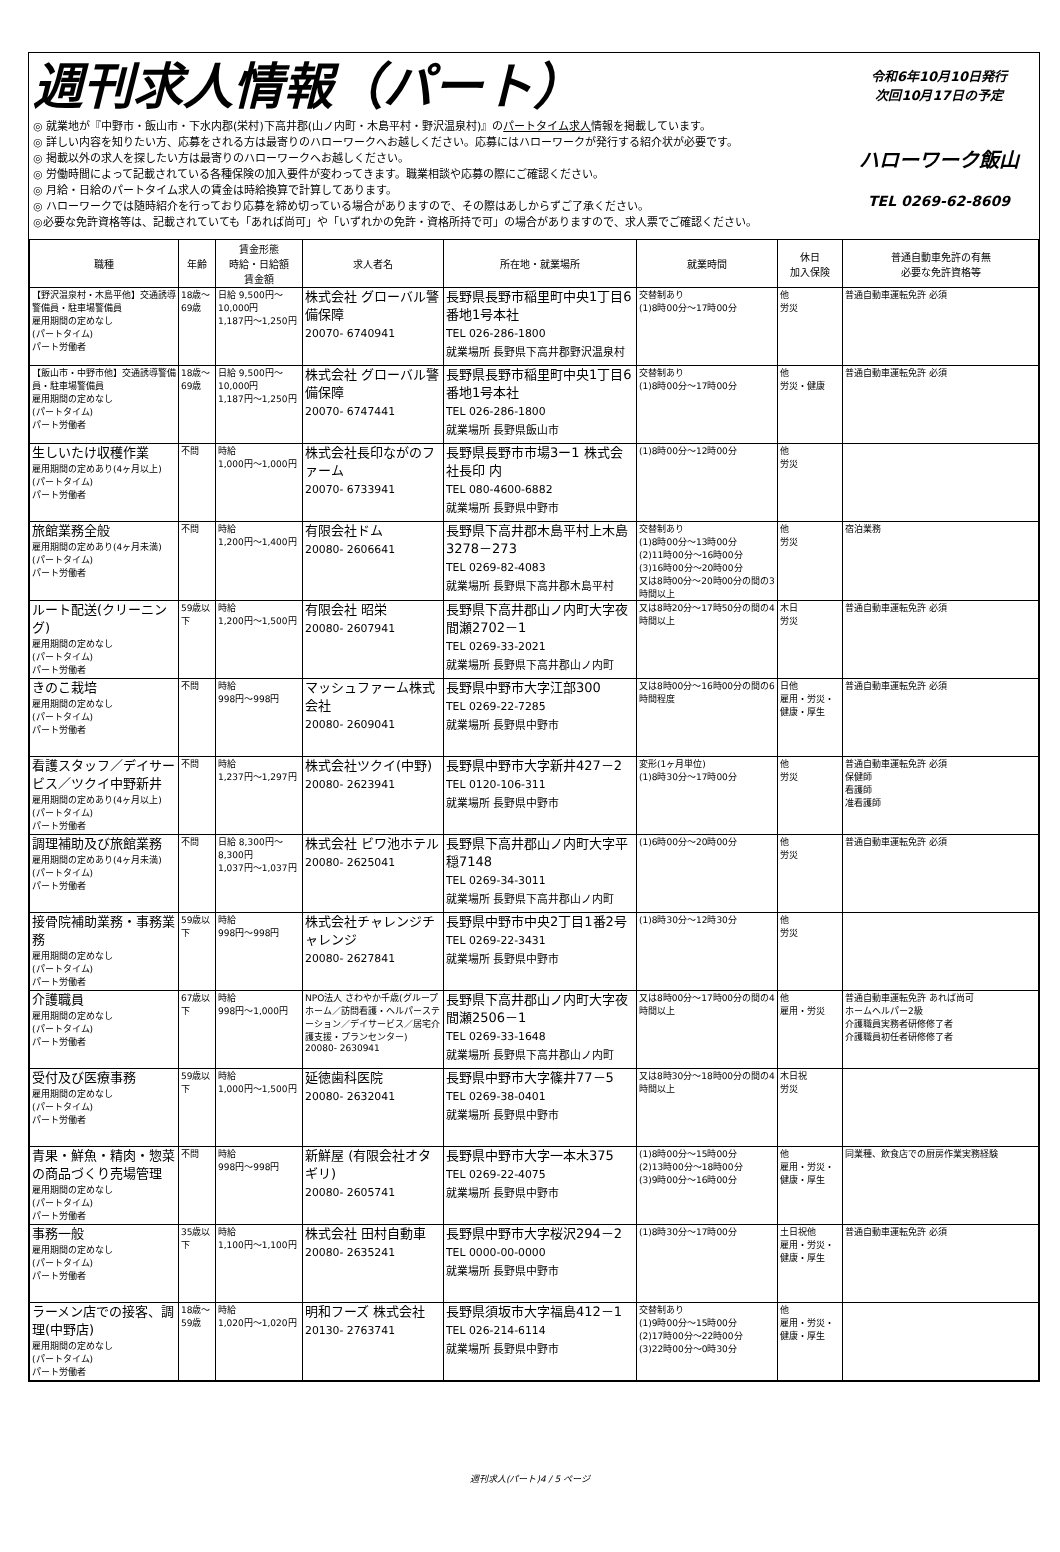週刊求人情報（パート）
◎ 就業地が『中野市・飯山市・下水内郡(栄村)下高井郡(山ノ内町・木島平村・野沢温泉村)』のパートタイム求人情報を掲載しています。
◎ 詳しい内容を知りたい方、応募をされる方は最寄りのハローワークへお越しください。応募にはハローワークが発行する紹介状が必要です。
◎ 掲載以外の求人を探したい方は最寄りのハローワークへお越しください。
◎ 労働時間によって記載されている各種保険の加入要件が変わってきます。職業相談や応募の際にご確認ください。
◎ 月給・日給のパートタイム求人の賃金は時給換算で計算してあります。
◎ ハローワークでは随時紹介を行っており応募を締め切っている場合がありますので、その際はあしからずご了承ください。
◎必要な免許資格等は、記載されていても「あれば尚可」や「いずれかの免許・資格所持で可」の場合がありますので、求人票でご確認ください。
令和6年10月10日発行
次回10月17日の予定
ハローワーク飯山
TEL 0269-62-8609
| 職種 | 年齢 | 賃金形態 時給・日給額 賃金額 | 求人者名 | 所在地・就業場所 | 就業時間 | 休日 加入保険 | 普通自動車免許の有無 必要な免許資格等 |
| --- | --- | --- | --- | --- | --- | --- | --- |
| 【野沢温泉村・木島平他】交通誘導警備員・駐車場警備員 雇用期間の定めなし (パートタイム) パート労働者 | 18歳～69歳 | 日給 9,500円～10,000円 1,187円～1,250円 | 株式会社 グローバル警備保障 20070- 6740941 | 長野県長野市稲里町中央1丁目6番地1号本社 TEL 026-286-1800 就業場所 長野県下高井郡野沢温泉村 | 交替制あり (1)8時00分～17時00分 | 他 労災 | 普通自動車運転免許 必須 |
| 【飯山市・中野市他】交通誘導警備員・駐車場警備員 雇用期間の定めなし (パートタイム) パート労働者 | 18歳～69歳 | 日給 9,500円～10,000円 1,187円～1,250円 | 株式会社 グローバル警備保障 20070- 6747441 | 長野県長野市稲里町中央1丁目6番地1号本社 TEL 026-286-1800 就業場所 長野県飯山市 | 交替制あり (1)8時00分～17時00分 | 他 労災・健康 | 普通自動車運転免許 必須 |
| 生しいたけ収穫作業 雇用期間の定めあり(4ヶ月以上) (パートタイム) パート労働者 | 不問 | 時給 1,000円～1,000円 | 株式会社長印ながのファーム 20070- 6733941 | 長野県長野市市場3ー1 株式会社長印 内 TEL 080-4600-6882 就業場所 長野県中野市 | (1)8時00分～12時00分 | 他 労災 | |
| 旅館業務全般 雇用期間の定めあり(4ヶ月未満) (パートタイム) パート労働者 | 不問 | 時給 1,200円～1,400円 | 有限会社ドム 20080- 2606641 | 長野県下高井郡木島平村上木島3278－273 TEL 0269-82-4083 就業場所 長野県下高井郡木島平村 | 交替制あり (1)8時00分～13時00分 (2)11時00分～16時00分 (3)16時00分～20時00分 又は8時00分～20時00分の間の3時間以上 | 他 労災 | 宿泊業務 |
| ルート配送(クリーニング) 雇用期間の定めなし (パートタイム) パート労働者 | 59歳以下 | 時給 1,200円～1,500円 | 有限会社 昭栄 20080- 2607941 | 長野県下高井郡山ノ内町大字夜間瀬2702－1 TEL 0269-33-2021 就業場所 長野県下高井郡山ノ内町 | 又は8時20分～17時50分の間の4時間以上 | 木日 労災 | 普通自動車運転免許 必須 |
| きのこ栽培 雇用期間の定めなし (パートタイム) パート労働者 | 不問 | 時給 998円～998円 | マッシュファーム株式会社 20080- 2609041 | 長野県中野市大字江部300 TEL 0269-22-7285 就業場所 長野県中野市 | 又は8時00分～16時00分の間の6時間程度 | 日他 雇用・労災・健康・厚生 | 普通自動車運転免許 必須 |
| 看護スタッフ／デイサービス／ツクイ中野新井 雇用期間の定めあり(4ヶ月以上) (パートタイム) パート労働者 | 不問 | 時給 1,237円～1,297円 | 株式会社ツクイ(中野) 20080- 2623941 | 長野県中野市大字新井427－2 TEL 0120-106-311 就業場所 長野県中野市 | 変形(1ヶ月単位) (1)8時30分～17時00分 | 他 労災 | 普通自動車運転免許 必須 保健師 看護師 准看護師 |
| 調理補助及び旅館業務 雇用期間の定めあり(4ヶ月未満) (パートタイム) パート労働者 | 不問 | 日給 8,300円～8,300円 1,037円～1,037円 | 株式会社 ビワ池ホテル 20080- 2625041 | 長野県下高井郡山ノ内町大字平穏7148 TEL 0269-34-3011 就業場所 長野県下高井郡山ノ内町 | (1)6時00分～20時00分 | 他 労災 | 普通自動車運転免許 必須 |
| 接骨院補助業務・事務業務 雇用期間の定めなし (パートタイム) パート労働者 | 59歳以下 | 時給 998円～998円 | 株式会社チャレンジチャレンジ 20080- 2627841 | 長野県中野市中央2丁目1番2号 TEL 0269-22-3431 就業場所 長野県中野市 | (1)8時30分～12時30分 | 他 労災 | |
| 介護職員 雇用期間の定めなし (パートタイム) パート労働者 | 67歳以下 | 時給 998円～1,000円 | NPO法人 さわやか千歳(グループホーム／訪問看護・ヘルパーステーション／デイサービス／居宅介護支援・プランセンター) 20080- 2630941 | 長野県下高井郡山ノ内町大字夜間瀬2506－1 TEL 0269-33-1648 就業場所 長野県下高井郡山ノ内町 | 又は8時00分～17時00分の間の4時間以上 | 他 雇用・労災 | 普通自動車運転免許 あれば尚可 ホームヘルパー2級 介護職員実務者研修修了者 介護職員初任者研修修了者 |
| 受付及び医療事務 雇用期間の定めなし (パートタイム) パート労働者 | 59歳以下 | 時給 1,000円～1,500円 | 延徳歯科医院 20080- 2632041 | 長野県中野市大字篠井77－5 TEL 0269-38-0401 就業場所 長野県中野市 | 又は8時30分～18時00分の間の4時間以上 | 木日祝 労災 | |
| 青果・鮮魚・精肉・惣菜の商品づくり売場管理 雇用期間の定めなし (パートタイム) パート労働者 | 不問 | 時給 998円～998円 | 新鮮屋 (有限会社オタギリ) 20080- 2605741 | 長野県中野市大字一本木375 TEL 0269-22-4075 就業場所 長野県中野市 | (1)8時00分～15時00分 (2)13時00分～18時00分 (3)9時00分～16時00分 | 他 雇用・労災・健康・厚生 | 同業種、飲食店での厨房作業実務経験 |
| 事務一般 雇用期間の定めなし (パートタイム) パート労働者 | 35歳以下 | 時給 1,100円～1,100円 | 株式会社 田村自動車 20080- 2635241 | 長野県中野市大字桜沢294－2 TEL 0000-00-0000 就業場所 長野県中野市 | (1)8時30分～17時00分 | 土日祝他 雇用・労災・健康・厚生 | 普通自動車運転免許 必須 |
| ラーメン店での接客、調理(中野店) 雇用期間の定めなし (パートタイム) パート労働者 | 18歳～59歳 | 時給 1,020円～1,020円 | 明和フーズ 株式会社 20130- 2763741 | 長野県須坂市大字福島412－1 TEL 026-214-6114 就業場所 長野県中野市 | 交替制あり (1)9時00分～15時00分 (2)17時00分～22時00分 (3)22時00分～0時30分 | 他 雇用・労災・健康・厚生 | |
週刊求人(パート)4 / 5 ページ